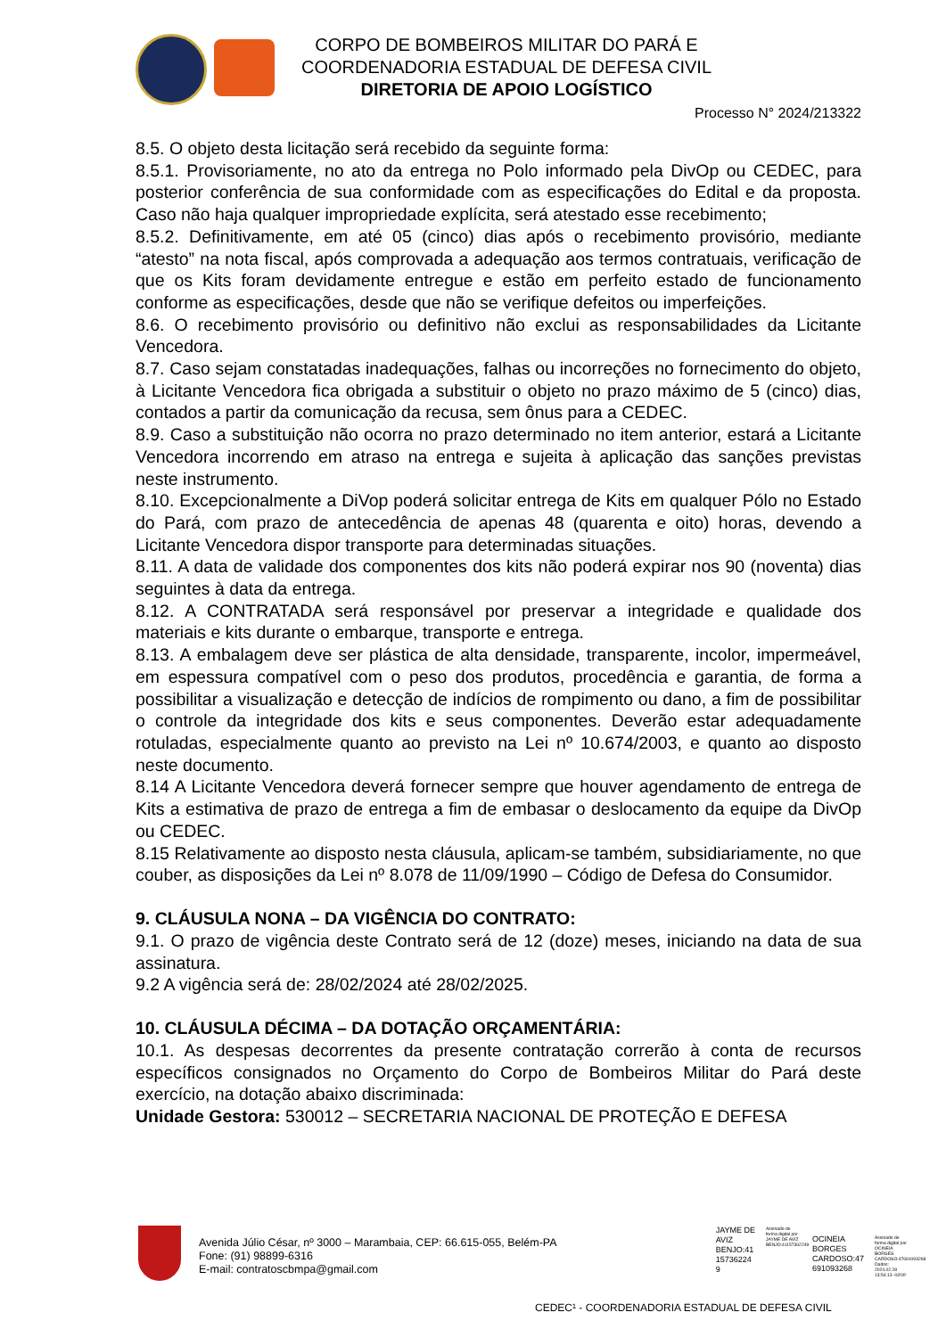CORPO DE BOMBEIROS MILITAR DO PARÁ E
COORDENADORIA ESTADUAL DE DEFESA CIVIL
DIRETORIA DE APOIO LOGÍSTICO
Processo N° 2024/213322
8.5. O objeto desta licitação será recebido da seguinte forma:
8.5.1. Provisoriamente, no ato da entrega no Polo informado pela DivOp ou CEDEC, para posterior conferência de sua conformidade com as especificações do Edital e da proposta. Caso não haja qualquer impropriedade explícita, será atestado esse recebimento;
8.5.2. Definitivamente, em até 05 (cinco) dias após o recebimento provisório, mediante “atesto” na nota fiscal, após comprovada a adequação aos termos contratuais, verificação de que os Kits foram devidamente entregue e estão em perfeito estado de funcionamento conforme as especificações, desde que não se verifique defeitos ou imperfeições.
8.6. O recebimento provisório ou definitivo não exclui as responsabilidades da Licitante Vencedora.
8.7. Caso sejam constatadas inadequações, falhas ou incorreções no fornecimento do objeto, à Licitante Vencedora fica obrigada a substituir o objeto no prazo máximo de 5 (cinco) dias, contados a partir da comunicação da recusa, sem ônus para a CEDEC.
8.9. Caso a substituição não ocorra no prazo determinado no item anterior, estará a Licitante Vencedora incorrendo em atraso na entrega e sujeita à aplicação das sanções previstas neste instrumento.
8.10. Excepcionalmente a DiVop poderá solicitar entrega de Kits em qualquer Pólo no Estado do Pará, com prazo de antecedência de apenas 48 (quarenta e oito) horas, devendo a Licitante Vencedora dispor transporte para determinadas situações.
8.11. A data de validade dos componentes dos kits não poderá expirar nos 90 (noventa) dias seguintes à data da entrega.
8.12. A CONTRATADA será responsável por preservar a integridade e qualidade dos materiais e kits durante o embarque, transporte e entrega.
8.13. A embalagem deve ser plástica de alta densidade, transparente, incolor, impermeável, em espessura compatível com o peso dos produtos, procedência e garantia, de forma a possibilitar a visualização e detecção de indícios de rompimento ou dano, a fim de possibilitar o controle da integridade dos kits e seus componentes. Deverão estar adequadamente rotuladas, especialmente quanto ao previsto na Lei nº 10.674/2003, e quanto ao disposto neste documento.
8.14 A Licitante Vencedora deverá fornecer sempre que houver agendamento de entrega de Kits a estimativa de prazo de entrega a fim de embasar o deslocamento da equipe da DivOp ou CEDEC.
8.15 Relativamente ao disposto nesta cláusula, aplicam-se também, subsidiariamente, no que couber, as disposições da Lei nº 8.078 de 11/09/1990 – Código de Defesa do Consumidor.
9. CLÁUSULA NONA – DA VIGÊNCIA DO CONTRATO:
9.1. O prazo de vigência deste Contrato será de 12 (doze) meses, iniciando na data de sua assinatura.
9.2 A vigência será de: 28/02/2024 até 28/02/2025.
10. CLÁUSULA DÉCIMA – DA DOTAÇÃO ORÇAMENTÁRIA:
10.1. As despesas decorrentes da presente contratação correrão à conta de recursos específicos consignados no Orçamento do Corpo de Bombeiros Militar do Pará deste exercício, na dotação abaixo discriminada:
Unidade Gestora: 530012 – SECRETARIA NACIONAL DE PROTEÇÃO E DEFESA
Avenida Júlio César, nº 3000 – Marambaia, CEP: 66.615-055, Belém-PA
Fone: (91) 98899-6316
E-mail: contratoscbmpa@gmail.com
JAYME DE
AVIZ
BENJO:41
15736224
9
Assinado de forma digital por JAYME DE AVIZ BENJO:41157362249
OCINEIA
BORGES
CARDOSO:47
691093268
Assinado de forma digital por OCINEIA BORGES CARDOSO:47691093268 Dados: 2024.02.28 13:54:13 -03'00'
CEDEC¹ - COORDENADORIA ESTADUAL DE DEFESA CIVIL